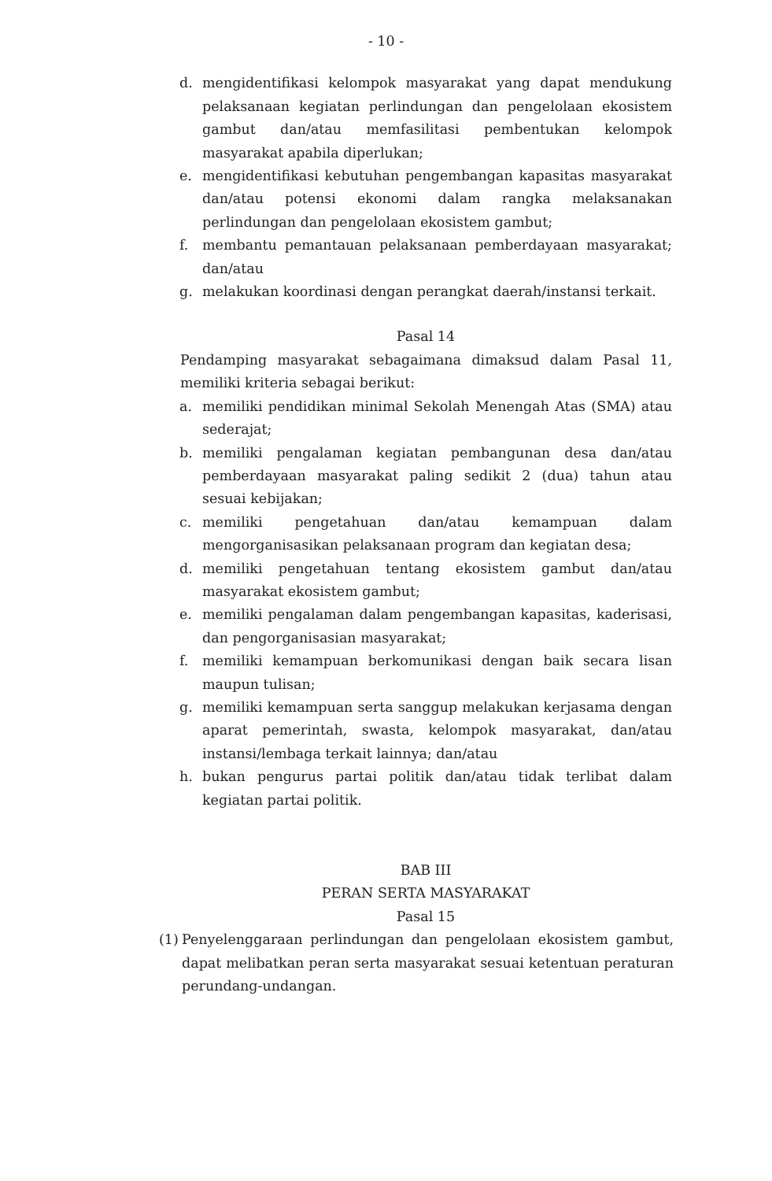- 10 -
d. mengidentifikasi kelompok masyarakat yang dapat mendukung pelaksanaan kegiatan perlindungan dan pengelolaan ekosistem gambut dan/atau memfasilitasi pembentukan kelompok masyarakat apabila diperlukan;
e. mengidentifikasi kebutuhan pengembangan kapasitas masyarakat dan/atau potensi ekonomi dalam rangka melaksanakan perlindungan dan pengelolaan ekosistem gambut;
f. membantu pemantauan pelaksanaan pemberdayaan masyarakat; dan/atau
g. melakukan koordinasi dengan perangkat daerah/instansi terkait.
Pasal 14
Pendamping masyarakat sebagaimana dimaksud dalam Pasal 11, memiliki kriteria sebagai berikut:
a. memiliki pendidikan minimal Sekolah Menengah Atas (SMA) atau sederajat;
b. memiliki pengalaman kegiatan pembangunan desa dan/atau pemberdayaan masyarakat paling sedikit 2 (dua) tahun atau sesuai kebijakan;
c. memiliki pengetahuan dan/atau kemampuan dalam mengorganisasikan pelaksanaan program dan kegiatan desa;
d. memiliki pengetahuan tentang ekosistem gambut dan/atau masyarakat ekosistem gambut;
e. memiliki pengalaman dalam pengembangan kapasitas, kaderisasi, dan pengorganisasian masyarakat;
f. memiliki kemampuan berkomunikasi dengan baik secara lisan maupun tulisan;
g. memiliki kemampuan serta sanggup melakukan kerjasama dengan aparat pemerintah, swasta, kelompok masyarakat, dan/atau instansi/lembaga terkait lainnya; dan/atau
h. bukan pengurus partai politik dan/atau tidak terlibat dalam kegiatan partai politik.
BAB III
PERAN SERTA MASYARAKAT
Pasal 15
(1) Penyelenggaraan perlindungan dan pengelolaan ekosistem gambut, dapat melibatkan peran serta masyarakat sesuai ketentuan peraturan perundang-undangan.